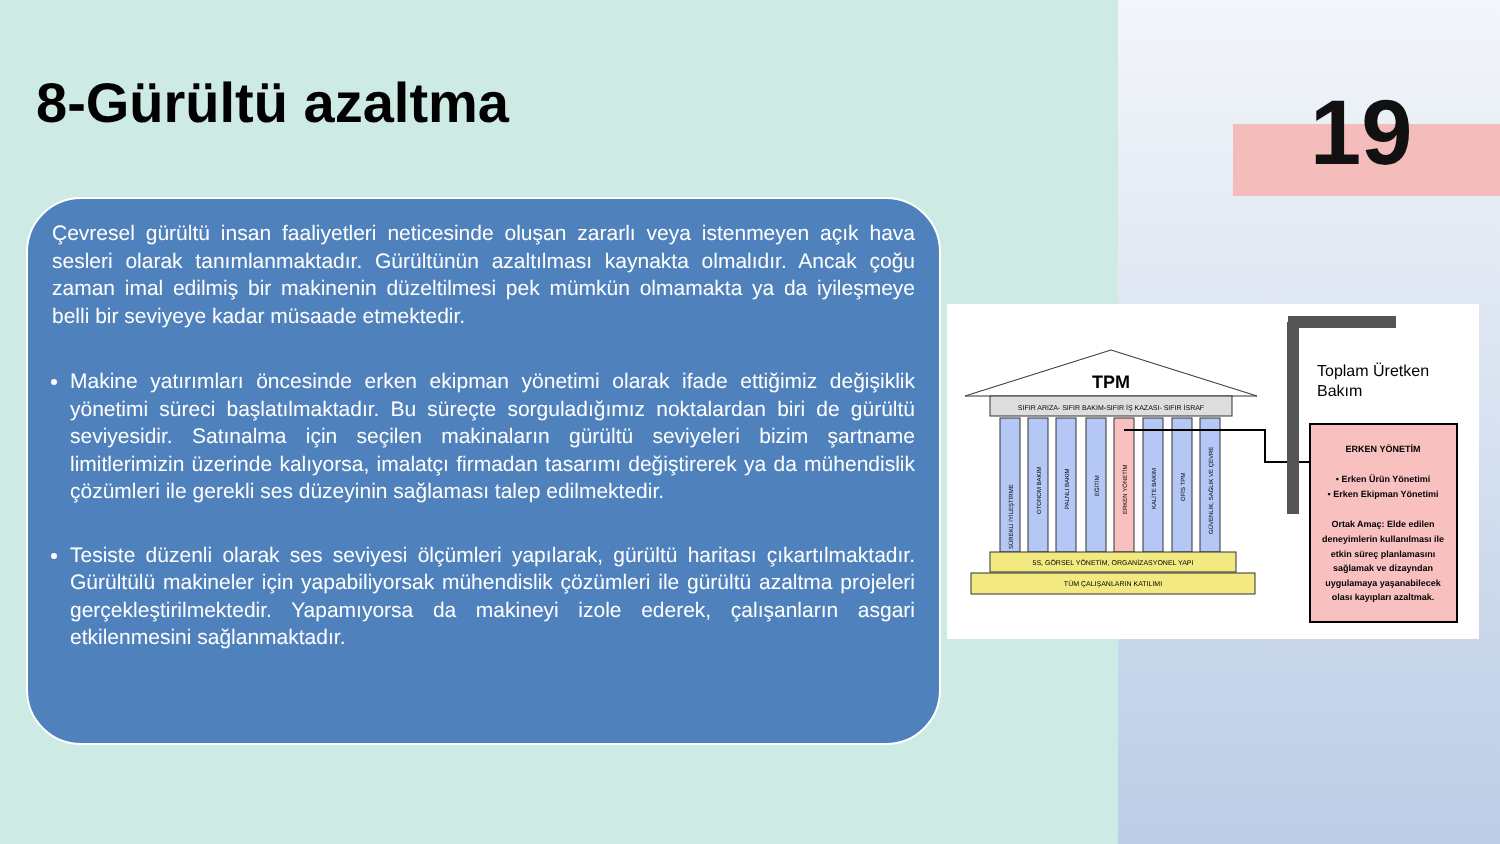19
8-Gürültü azaltma
Çevresel gürültü insan faaliyetleri neticesinde oluşan zararlı veya istenmeyen açık hava sesleri olarak tanımlanmaktadır. Gürültünün azaltılması kaynakta olmalıdır. Ancak çoğu zaman imal edilmiş bir makinenin düzeltilmesi pek mümkün olmamakta ya da iyileşmeye belli bir seviyeye kadar müsaade etmektedir.
Makine yatırımları öncesinde erken ekipman yönetimi olarak ifade ettiğimiz değişiklik yönetimi süreci başlatılmaktadır. Bu süreçte sorguladığımız noktalardan biri de gürültü seviyesidir. Satınalma için seçilen makinaların gürültü seviyeleri bizim şartname limitlerimizin üzerinde kalıyorsa, imalatçı firmadan tasarımı değiştirerek ya da mühendislik çözümleri ile gerekli ses düzeyinin sağlaması talep edilmektedir.
Tesiste düzenli olarak ses seviyesi ölçümleri yapılarak, gürültü haritası çıkartılmaktadır. Gürültülü makineler için yapabiliyorsak mühendislik çözümleri ile gürültü azaltma projeleri gerçekleştirilmektedir. Yapamıyorsa da makineyi izole ederek, çalışanların asgari etkilenmesini sağlanmaktadır.
TPM
SIFIR ARIZA- SIFIR BAKIM-SIFIR İŞ KAZASI- SIFIR İSRAF
SÜREKLİ İYİLEŞTİRME
OTONOM BAKIM
PALNLI BAKIM
EĞİTİM
ERKEN YÖNETİM
KALİTE BAKIM
OFİS TPM
GÜVENLİK, SAĞLIK VE ÇEVRE
5S, GÖRSEL YÖNETİM, ORGANİZASYONEL YAPI
TÜM ÇALIŞANLARIN KATILIMI
Toplam Üretken
Bakım
ERKEN YÖNETİM
• Erken Ürün Yönetimi
• Erken Ekipman Yönetimi
Ortak Amaç: Elde edilen
deneyimlerin kullanılması ile
etkin süreç planlamasını
sağlamak ve dizayndan
uygulamaya yaşanabilecek
olası kayıpları azaltmak.